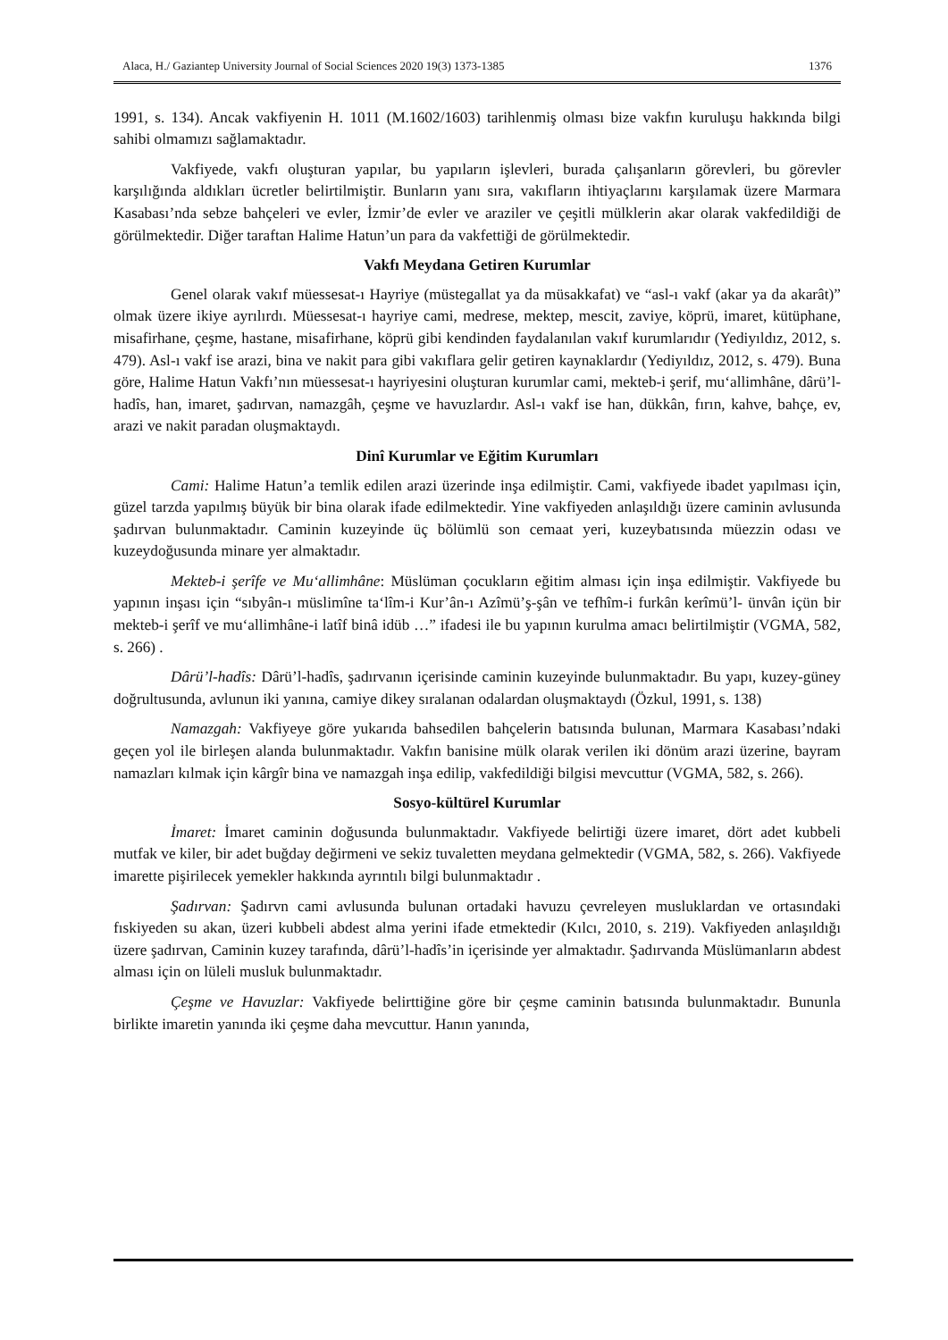Alaca, H./ Gaziantep University Journal of Social Sciences 2020 19(3) 1373-1385 1376
1991, s. 134). Ancak vakfiyenin H. 1011 (M.1602/1603) tarihlenmiş olması bize vakfın kuruluşu hakkında bilgi sahibi olmamızı sağlamaktadır.
Vakfiyede, vakfı oluşturan yapılar, bu yapıların işlevleri, burada çalışanların görevleri, bu görevler karşılığında aldıkları ücretler belirtilmiştir. Bunların yanı sıra, vakıfların ihtiyaçlarını karşılamak üzere Marmara Kasabası’nda sebze bahçeleri ve evler, İzmir’de evler ve araziler ve çeşitli mülklerin akar olarak vakfedildiği de görülmektedir. Diğer taraftan Halime Hatun’un para da vakfettiği de görülmektedir.
Vakfı Meydana Getiren Kurumlar
Genel olarak vakıf müessesat-ı Hayriye (müstegallat ya da müsakkafat) ve “asl-ı vakf (akar ya da akarât)” olmak üzere ikiye ayrılırdı. Müessesat-ı hayriye cami, medrese, mektep, mescit, zaviye, köprü, imaret, kütüphane, misafirhane, çeşme, hastane, misafirhane, köprü gibi kendinden faydalanılan vakıf kurumlarıdır (Yediyıldız, 2012, s. 479). Asl-ı vakf ise arazi, bina ve nakit para gibi vakıflara gelir getiren kaynaklardır (Yediyıldız, 2012, s. 479). Buna göre, Halime Hatun Vakfı’nın müessesat-ı hayriyesini oluşturan kurumlar cami, mekteb-i şerif, mu‘allimhâne, dârü’l-hadîs, han, imaret, şadırvan, namazgâh, çeşme ve havuzlardır. Asl-ı vakf ise han, dükkân, fırın, kahve, bahçe, ev, arazi ve nakit paradan oluşmaktaydı.
Dinî Kurumlar ve Eğitim Kurumları
Cami: Halime Hatun’a temlik edilen arazi üzerinde inşa edilmiştir. Cami, vakfiyede ibadet yapılması için, güzel tarzda yapılmış büyük bir bina olarak ifade edilmektedir. Yine vakfiyeden anlaşıldığı üzere caminin avlusunda şadırvan bulunmaktadır. Caminin kuzeyinde üç bölümlü son cemaat yeri, kuzeybatısında müezzin odası ve kuzeydoğusunda minare yer almaktadır.
Mekteb-i şerîfe ve Mu‘allimhâne: Müslüman çocukların eğitim alması için inşa edilmiştir. Vakfiyede bu yapının inşası için “sıbyân-ı müslimîne ta‘lîm-i Kur’ân-ı Azîmü’ş-şân ve tefhîm-i furkân kerîmü’l- ünvân içün bir mekteb-i şerîf ve mu‘allimhâne-i latîf binâ idüb …” ifadesi ile bu yapının kurulma amacı belirtilmiştir (VGMA, 582, s. 266) .
Dârü’l-hadîs: Dârü’l-hadîs, şadırvanın içerisinde caminin kuzeyinde bulunmaktadır. Bu yapı, kuzey-güney doğrultusunda, avlunun iki yanına, camiye dikey sıralanan odalardan oluşmaktaydı (Özkul, 1991, s. 138)
Namazgah: Vakfiyeye göre yukarıda bahsedilen bahçelerin batısında bulunan, Marmara Kasabası’ndaki geçen yol ile birleşen alanda bulunmaktadır. Vakfın banisine mülk olarak verilen iki dönüm arazi üzerine, bayram namazları kılmak için kârgîr bina ve namazgah inşa edilip, vakfedildiği bilgisi mevcuttur (VGMA, 582, s. 266).
Sosyo-kültürel Kurumlar
İmaret: İmaret caminin doğusunda bulunmaktadır. Vakfiyede belirtiği üzere imaret, dört adet kubbeli mutfak ve kiler, bir adet buğday değirmeni ve sekiz tuvaletten meydana gelmektedir (VGMA, 582, s. 266). Vakfiyede imarette pişirilecek yemekler hakkında ayrıntılı bilgi bulunmaktadır .
Şadırvan: Şadırvn cami avlusunda bulunan ortadaki havuzu çevreleyen musluklardan ve ortasındaki fıskiyeden su akan, üzeri kubbeli abdest alma yerini ifade etmektedir (Kılcı, 2010, s. 219). Vakfiyeden anlaşıldığı üzere şadırvan, Caminin kuzey tarafında, dârü’l-hadîs’in içerisinde yer almaktadır. Şadırvanda Müslümanların abdest alması için on lüleli musluk bulunmaktadır.
Çeşme ve Havuzlar: Vakfiyede belirttiğine göre bir çeşme caminin batısında bulunmaktadır. Bununla birlikte imaretin yanında iki çeşme daha mevcuttur. Hanın yanında,